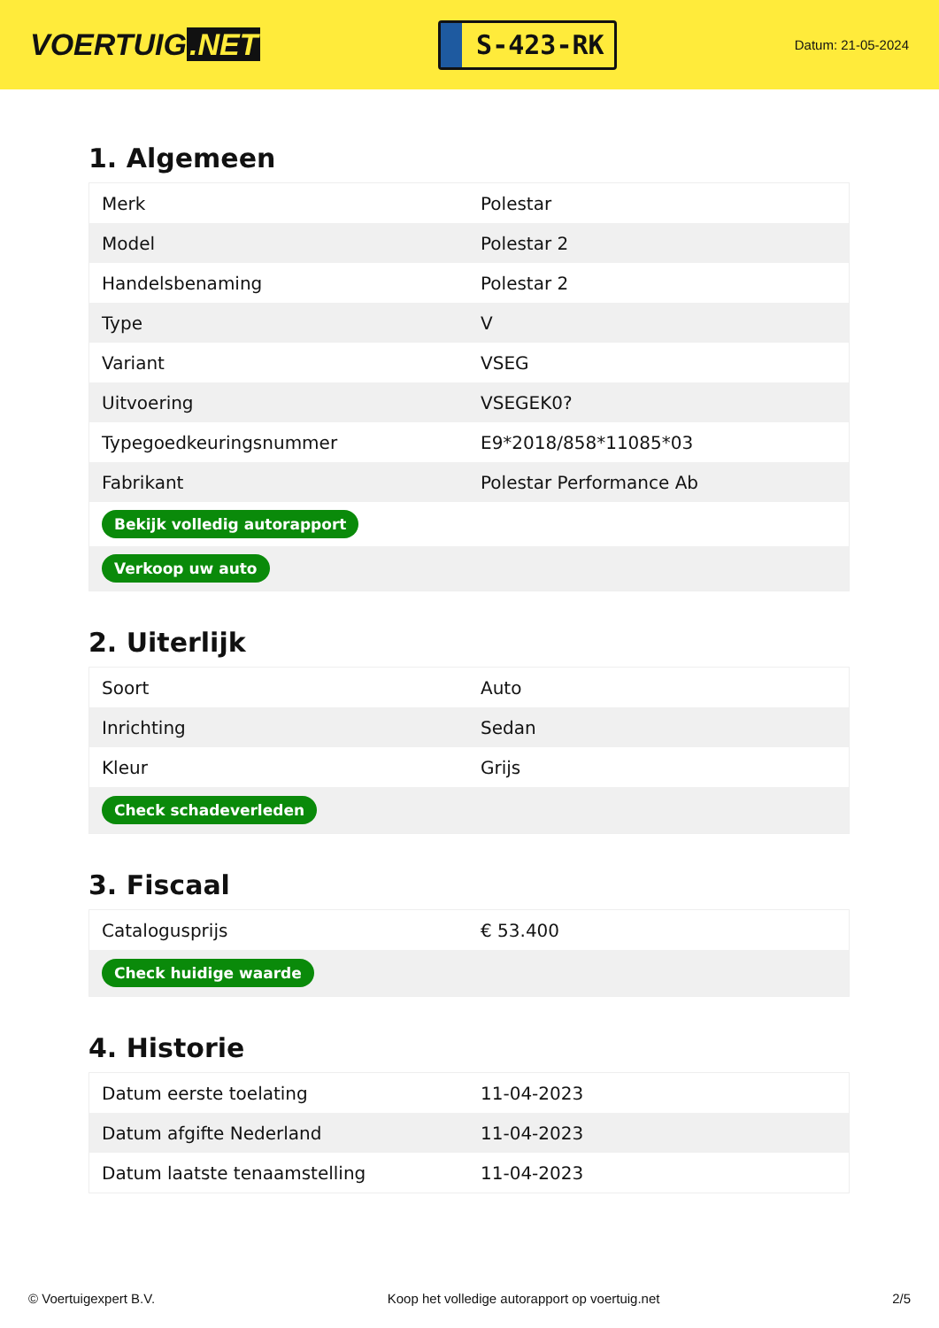VOERTUIG.NET
S-423-RK
Datum: 21-05-2024
1. Algemeen
| Merk | Polestar |
| Model | Polestar 2 |
| Handelsbenaming | Polestar 2 |
| Type | V |
| Variant | VSEG |
| Uitvoering | VSEGEK0? |
| Typegoedkeuringsnummer | E9*2018/858*11085*03 |
| Fabrikant | Polestar Performance Ab |
| Bekijk volledig autorapport | |
| Verkoop uw auto | |
2. Uiterlijk
| Soort | Auto |
| Inrichting | Sedan |
| Kleur | Grijs |
| Check schadeverleden | |
3. Fiscaal
| Catalogusprijs | € 53.400 |
| Check huidige waarde | |
4. Historie
| Datum eerste toelating | 11-04-2023 |
| Datum afgifte Nederland | 11-04-2023 |
| Datum laatste tenaamstelling | 11-04-2023 |
© Voertuigexpert B.V. Koop het volledige autorapport op voertuig.net 2/5